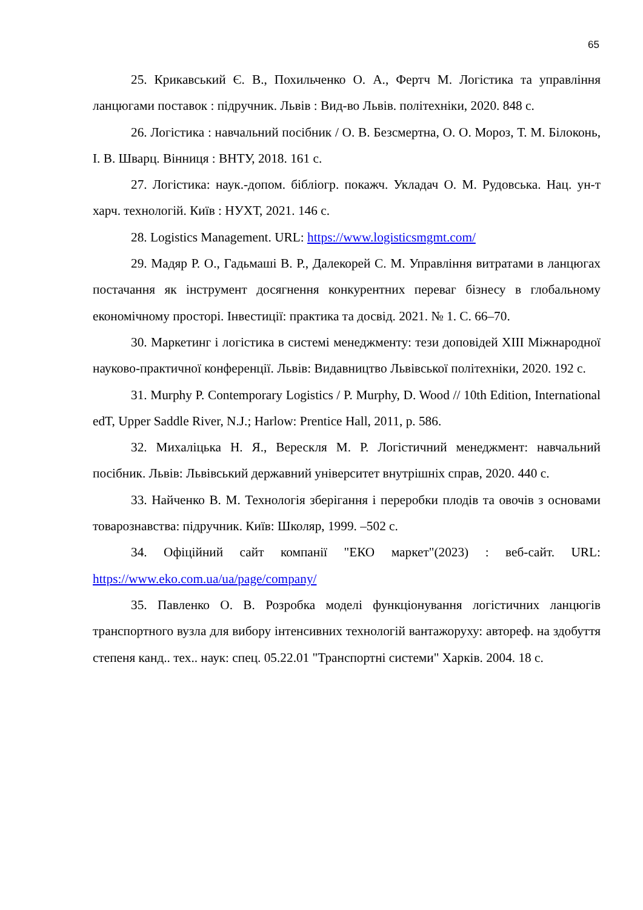65
25. Крикавський Є. В., Похильченко О. А., Фертч М. Логістика та управління ланцюгами поставок : підручник. Львів : Вид-во Львів. політехніки, 2020. 848 с.
26. Логістика : навчальний посібник / О. В. Безсмертна, О. О. Мороз, Т. М. Білоконь, І. В. Шварц. Вінниця : ВНТУ, 2018. 161 с.
27. Логістика: наук.-допом. бібліогр. покажч. Укладач О. М. Рудовська. Нац. ун-т харч. технологій. Київ : НУХТ, 2021. 146 с.
28. Logistics Management. URL: https://www.logisticsmgmt.com/
29. Мадяр Р. О., Гадьмаші В. Р., Далекорей С. М. Управління витратами в ланцюгах постачання як інструмент досягнення конкурентних переваг бізнесу в глобальному економічному просторі. Інвестиції: практика та досвід. 2021. № 1. С. 66–70.
30. Маркетинг і логістика в системі менеджменту: тези доповідей XIII Міжнародної науково-практичної конференції. Львів: Видавництво Львівської політехніки, 2020. 192 с.
31. Murphy P. Contemporary Logistics / P. Murphy, D. Wood // 10th Edition, International edT, Upper Saddle River, N.J.; Harlow: Prentice Hall, 2011, p. 586.
32. Михаліцька Н. Я., Верескля М. Р. Логістичний менеджмент: навчальний посібник. Львів: Львівський державний університет внутрішніх справ, 2020. 440 с.
33. Найченко В. М. Технологія зберігання і переробки плодів та овочів з основами товарознавства: підручник. Київ: Школяр, 1999. –502 с.
34. Офіційний сайт компанії "ЕКО маркет"(2023) : веб-сайт. URL: https://www.eko.com.ua/ua/page/company/
35. Павленко О. В. Розробка моделі функціонування логістичних ланцюгів транспортного вузла для вибору інтенсивних технологій вантажоруху: автореф. на здобуття степеня канд.. тех.. наук: спец. 05.22.01 "Транспортні системи" Харків. 2004. 18 с.